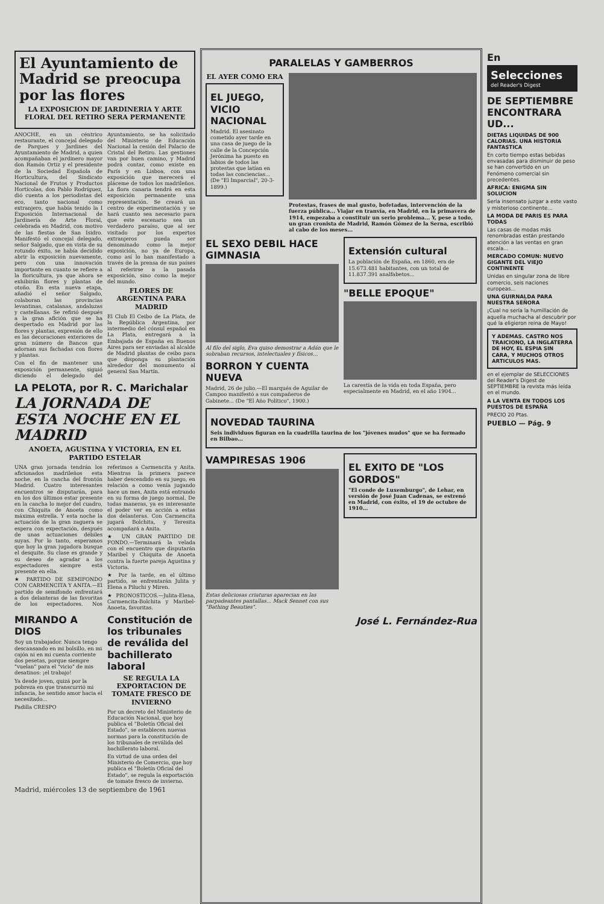El Ayuntamiento de Madrid se preocupa por las flores
LA EXPOSICION DE JARDINERIA Y ARTE FLORAL DEL RETIRO SERA PERMANENTE
ANOCHE, en un céntrico restaurante, el concejal delegado de Parques y Jardines del Ayuntamiento de Madrid, a quien acompañaban el jardinero mayor don Ramón Ortiz y el presidente de la Sociedad Española de Horticultura, del Sindicato Nacional de Frutos y Productos Hortícolas, don Pablo Rodríguez, dió cuenta a los periodistas del eco, tanto nacional como extranjero, que había tenido la I Exposición Internacional de Jardinería de Arte Floral, celebrada en Madrid, con motivo de las fiestas de San Isidro. Manifestó el concejal delegado, señor Salgado, que en vista de su rotundo éxito, se había decidido abrir la exposición nuevamente, pero con una innovación importante en cuanto se refiere a la floricultura, ya que ahora se exhibirán flores y plantas de otoño. En esta nueva etapa, añadió el señor Salgado, colaboran las provincias levantinas, catalanas, andaluzas y castellanas. Se refirió después a la gran afición que se ha despertado en Madrid por las flores y plantas, expresión de ello es las decoraciones exteriores de gran número de Bancos que adornan sus fachadas con flores y plantas.
Con el fin de mantener una exposición permanente, siguió diciendo el delegado del Ayuntamiento, se ha solicitado del Ministerio de Educación Nacional la cesión del Palacio de Cristal del Retiro. Las gestiones van por buen camino, y Madrid podrá contar, como existe en París y en Lisboa, con una exposición que merecerá el pláceme de todos los madrileños. La flora canaria tendrá en esta exposición permanente una representación. Se creará un centro de experimentación y se hará cuanto sea necesario para que este escenario sea un verdadero paraíso, que al ser visitado por los expertos extranjeros pueda ser denominado como la mejor exposición, no ya de Europa, como así lo han manifestado a través de la prensa de sus países al referirse a la pasada exposición, sino como la mejor del mundo.
FLORES DE ARGENTINA PARA MADRID
El Club El Ceibo de La Plata, de la República Argentina, por intermedio del cónsul español en La Plata, entregará a la Embajada de España en Buenos Aires para ser enviadas al alcalde de Madrid plantas de ceibo para que disponga su plantación alrededor del monumento al general San Martín.
LA PELOTA, por R. C. Marichalar
LA JORNADA DE ESTA NOCHE EN EL MADRID
ANOETA, AGUSTINA Y VICTORIA, EN EL PARTIDO ESTELAR
UNA gran jornada tendrán los aficionados madrileños esta noche, en la cancha del frontón Madrid. Cuatro interesantes encuentros se disputarán, para en los dos últimos estar presente en la cancha lo mejor del cuadro, con Chiquita de Anoeta como máxima estrella. Y esta noche la actuación de la gran zaguera se espera con expectación, después de unas actuaciones débiles suyas. Por lo tanto, esperamos que hoy la gran jugadora busque el desquite. Su clase es grande y su deseo de agradar a los espectadores siempre está presente en ella.
★ PARTIDO DE SEMIFONDO CON CARMENCITA Y ANITA.—El partido de semifondo enfrentará a dos delanteras de las favoritas de los espectadores. Nos referimos a Carmencita y Anita. Mientras la primera parece haber descendido en su juego, en relación a como venía jugando hace un mes, Anita está entrando en su forma de juego normal. De todas maneras, ya es interesante el poder ver en acción a estas dos delanteras. Con Carmencita jugará Bolchita, y Teresita acompañará a Anita.
★ UN GRAN PARTIDO DE FONDO.—Terminará la velada con el encuentro que disputarán Maribel y Chiquita de Anoeta contra la fuerte pareja Agustina y Victoria.
★ Por la tarde, en el último partido, se enfrentarán Julita y Elena a Piluchi y Miren.
★ PRONOSTICOS.—Julita-Elena, Carmencita-Bolchita y Maribel-Anoeta, favoritas.
MIRANDO A DIOS
Soy un trabajador. Nunca tengo descansando en mi bolsillo, en mi cajón ni en mi cuenta corriente dos pesetas, porque siempre "vuelan" para el "vicio" de mis desatinos: ¡el trabajo!
Ya desde joven, quizá por la pobreza en que transcurrió mi infancia, he sentido amor hacia el necesitado...
Padilla CRESPO
Constitución de los tribunales de reválida del bachillerato laboral
SE REGULA LA EXPORTACION DE TOMATE FRESCO DE INVIERNO
Por un decreto del Ministerio de Educación Nacional, que hoy publica el "Boletín Oficial del Estado", se establecen nuevas normas para la constitución de los tribunales de reválida del bachillerato laboral.
En virtud de una orden del Ministerio de Comercio, que hoy publica el "Boletín Oficial del Estado", se regula la exportación de tomate fresco de invierno.
Madrid, miércoles 13 de septiembre de 1961
PARALELAS Y GAMBERROS
EL AYER COMO ERA
EL JUEGO, VICIO NACIONAL
Madrid. El asesinato cometido ayer tarde en una casa de juego de la calle de la Concepción Jerónima ha puesto en labios de todos las protestas que latían en todas las conciencias... (De "El Imparcial", 20-3-1899.)
Protestas, frases de mal gusto, bofetadas, intervención de la fuerza pública... Viajar en tranvía, en Madrid, en la primavera de 1914, empezaba a constituir un serio problema... Y, pese a todo, un gran cronista de Madrid, Ramón Gómez de la Serna, escribió al cabo de los meses...
EL SEXO DEBIL HACE GIMNASIA
Al filo del siglo, Eva quiso demostrar a Adán que le sobraban recursos, intelectuales y físicos...
BORRON Y CUENTA NUEVA
Madrid, 26 de julio.—El marqués de Aguilar de Campoo manifestó a sus compañeros de Gabinete... (De "El Año Político", 1900.)
Extensión cultural
La población de España, en 1860, era de 15.673.481 habitantes, con un total de 11.837.391 analfabetos...
"BELLE EPOQUE"
La carestía de la vida en toda España, pero especialmente en Madrid, en el año 1904...
NOVEDAD TAURINA
Seis individuos figuran en la cuadrilla taurina de los "jóvenes mudos" que se ha formado en Bilbao...
VAMPIRESAS 1906
Estas deliciosas criaturas aparecian en las parpadeantes pantallas... Mack Sennet con sus "Bathing Beauties".
EL EXITO DE "LOS GORDOS"
"El conde de Luxemburgo", de Lehar, en versión de José Juan Cadenas, se estrenó en Madrid, con éxito, el 19 de octubre de 1910...
José L. Fernández-Rua
En
Selecciones
del Reader's Digest
DE SEPTIEMBRE ENCONTRARA UD...
DIETAS LIQUIDAS DE 900 CALORIAS. UNA HISTORIA FANTASTICA
En corto tiempo estas bebidas envasadas para disminuir de peso se han convertido en un Fenómeno comercial sin precedentes.
AFRICA: ENIGMA SIN SOLUCION
Sería insensato juzgar a este vasto y misterioso continente...
LA MODA DE PARIS ES PARA TODAS
Las casas de modas más renombradas están prestando atención a las ventas en gran escala...
MERCADO COMUN: NUEVO GIGANTE DEL VIEJO CONTINENTE
Unidas en singular zona de libre comercio, seis naciones europeas...
UNA GUIRNALDA PARA NUESTRA SEÑORA
¡Cual no sería la humillación de aquella muchacha al descubrir por qué la eligieron reina de Mayo!
Y ADEMAS. CASTRO NOS TRAICIONO, LA INGLATERRA DE HOY, EL ESPIA SIN CARA, Y MUCHOS OTROS ARTICULOS MAS.
en el ejemplar de SELECCIONES del Reader's Digest de SEPTIEMBRE la revista más leída en el mundo.
A LA VENTA EN TODOS LOS PUESTOS DE ESPAÑA
PRECIO 20 Ptas.
PUEBLO — Pág. 9